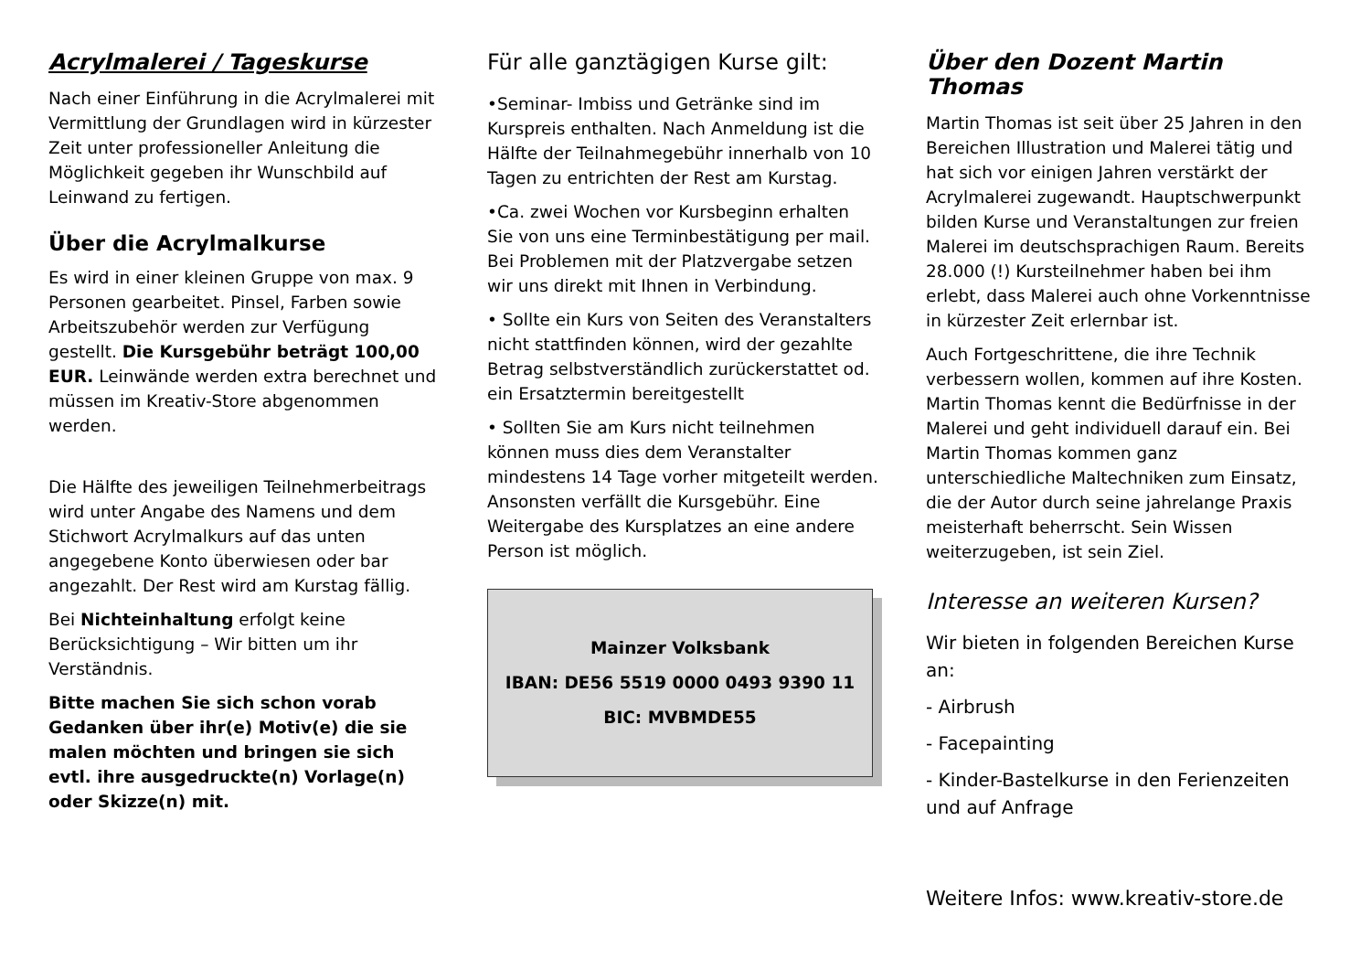Acrylmalerei / Tageskurse
Nach einer Einführung in die Acrylmalerei mit Vermittlung der Grundlagen wird in kürzester Zeit unter professioneller Anleitung die Möglichkeit gegeben ihr Wunschbild auf Leinwand zu fertigen.
Über die Acrylmalkurse
Es wird in einer kleinen Gruppe von max. 9 Personen gearbeitet. Pinsel, Farben sowie Arbeitszubehör werden zur Verfügung gestellt. Die Kursgebühr beträgt 100,00 EUR. Leinwände werden extra berechnet und müssen im Kreativ-Store abgenommen werden.
Die Hälfte des jeweiligen Teilnehmerbeitrags wird unter Angabe des Namens und dem Stichwort Acrylmalkurs auf das unten angegebene Konto überwiesen oder bar angezahlt. Der Rest wird am Kurstag fällig.
Bei Nichteinhaltung erfolgt keine Berücksichtigung – Wir bitten um ihr Verständnis.
Bitte machen Sie sich schon vorab Gedanken über ihr(e) Motiv(e) die sie malen möchten und bringen sie sich evtl. ihre ausgedruckte(n) Vorlage(n) oder Skizze(n) mit.
Für alle ganztägigen Kurse gilt:
•Seminar- Imbiss und Getränke sind im Kurspreis enthalten. Nach Anmeldung ist die Hälfte der Teilnahmegebühr innerhalb von 10 Tagen zu entrichten der Rest am Kurstag.
•Ca. zwei Wochen vor Kursbeginn erhalten Sie von uns eine Terminbestätigung per mail. Bei Problemen mit der Platzvergabe setzen wir uns direkt mit Ihnen in Verbindung.
• Sollte ein Kurs von Seiten des Veranstalters nicht stattfinden können, wird der gezahlte Betrag selbstverständlich zurückerstattet od. ein Ersatztermin bereitgestellt
• Sollten Sie am Kurs nicht teilnehmen können muss dies dem Veranstalter mindestens 14 Tage vorher mitgeteilt werden. Ansonsten verfällt die Kursgebühr. Eine Weitergabe des Kursplatzes an eine andere Person ist möglich.
Mainzer Volksbank
IBAN: DE56 5519 0000 0493 9390 11
BIC: MVBMDE55
Über den Dozent Martin Thomas
Martin Thomas ist seit über 25 Jahren in den Bereichen Illustration und Malerei tätig und hat sich vor einigen Jahren verstärkt der Acrylmalerei zugewandt. Hauptschwerpunkt bilden Kurse und Veranstaltungen zur freien Malerei im deutschsprachigen Raum. Bereits 28.000 (!) Kursteilnehmer haben bei ihm erlebt, dass Malerei auch ohne Vorkenntnisse in kürzester Zeit erlernbar ist.
Auch Fortgeschrittene, die ihre Technik verbessern wollen, kommen auf ihre Kosten. Martin Thomas kennt die Bedürfnisse in der Malerei und geht individuell darauf ein. Bei Martin Thomas kommen ganz unterschiedliche Maltechniken zum Einsatz, die der Autor durch seine jahrelange Praxis meisterhaft beherrscht. Sein Wissen weiterzugeben, ist sein Ziel.
Interesse an weiteren Kursen?
Wir bieten in folgenden Bereichen Kurse an:
- Airbrush
- Facepainting
- Kinder-Bastelkurse in den Ferienzeiten und auf Anfrage
Weitere Infos: www.kreativ-store.de